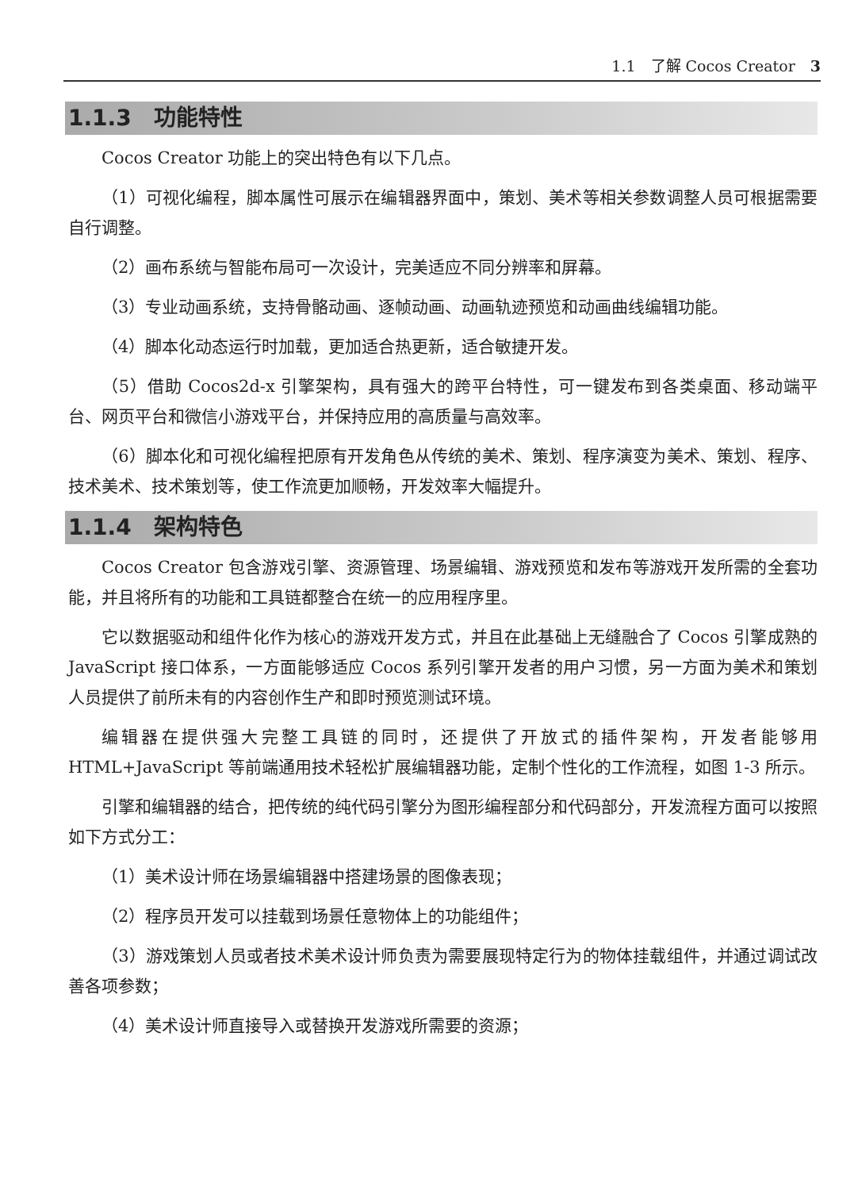1.1　了解 Cocos Creator　3
1.1.3　功能特性
Cocos Creator 功能上的突出特色有以下几点。
（1）可视化编程，脚本属性可展示在编辑器界面中，策划、美术等相关参数调整人员可根据需要自行调整。
（2）画布系统与智能布局可一次设计，完美适应不同分辨率和屏幕。
（3）专业动画系统，支持骨骼动画、逐帧动画、动画轨迹预览和动画曲线编辑功能。
（4）脚本化动态运行时加载，更加适合热更新，适合敏捷开发。
（5）借助 Cocos2d-x 引擎架构，具有强大的跨平台特性，可一键发布到各类桌面、移动端平台、网页平台和微信小游戏平台，并保持应用的高质量与高效率。
（6）脚本化和可视化编程把原有开发角色从传统的美术、策划、程序演变为美术、策划、程序、技术美术、技术策划等，使工作流更加顺畅，开发效率大幅提升。
1.1.4　架构特色
Cocos Creator 包含游戏引擎、资源管理、场景编辑、游戏预览和发布等游戏开发所需的全套功能，并且将所有的功能和工具链都整合在统一的应用程序里。
它以数据驱动和组件化作为核心的游戏开发方式，并且在此基础上无缝融合了 Cocos 引擎成熟的 JavaScript 接口体系，一方面能够适应 Cocos 系列引擎开发者的用户习惯，另一方面为美术和策划人员提供了前所未有的内容创作生产和即时预览测试环境。
编辑器在提供强大完整工具链的同时，还提供了开放式的插件架构，开发者能够用 HTML+JavaScript 等前端通用技术轻松扩展编辑器功能，定制个性化的工作流程，如图 1-3 所示。
引擎和编辑器的结合，把传统的纯代码引擎分为图形编程部分和代码部分，开发流程方面可以按照如下方式分工：
（1）美术设计师在场景编辑器中搭建场景的图像表现；
（2）程序员开发可以挂载到场景任意物体上的功能组件；
（3）游戏策划人员或者技术美术设计师负责为需要展现特定行为的物体挂载组件，并通过调试改善各项参数；
（4）美术设计师直接导入或替换开发游戏所需要的资源；